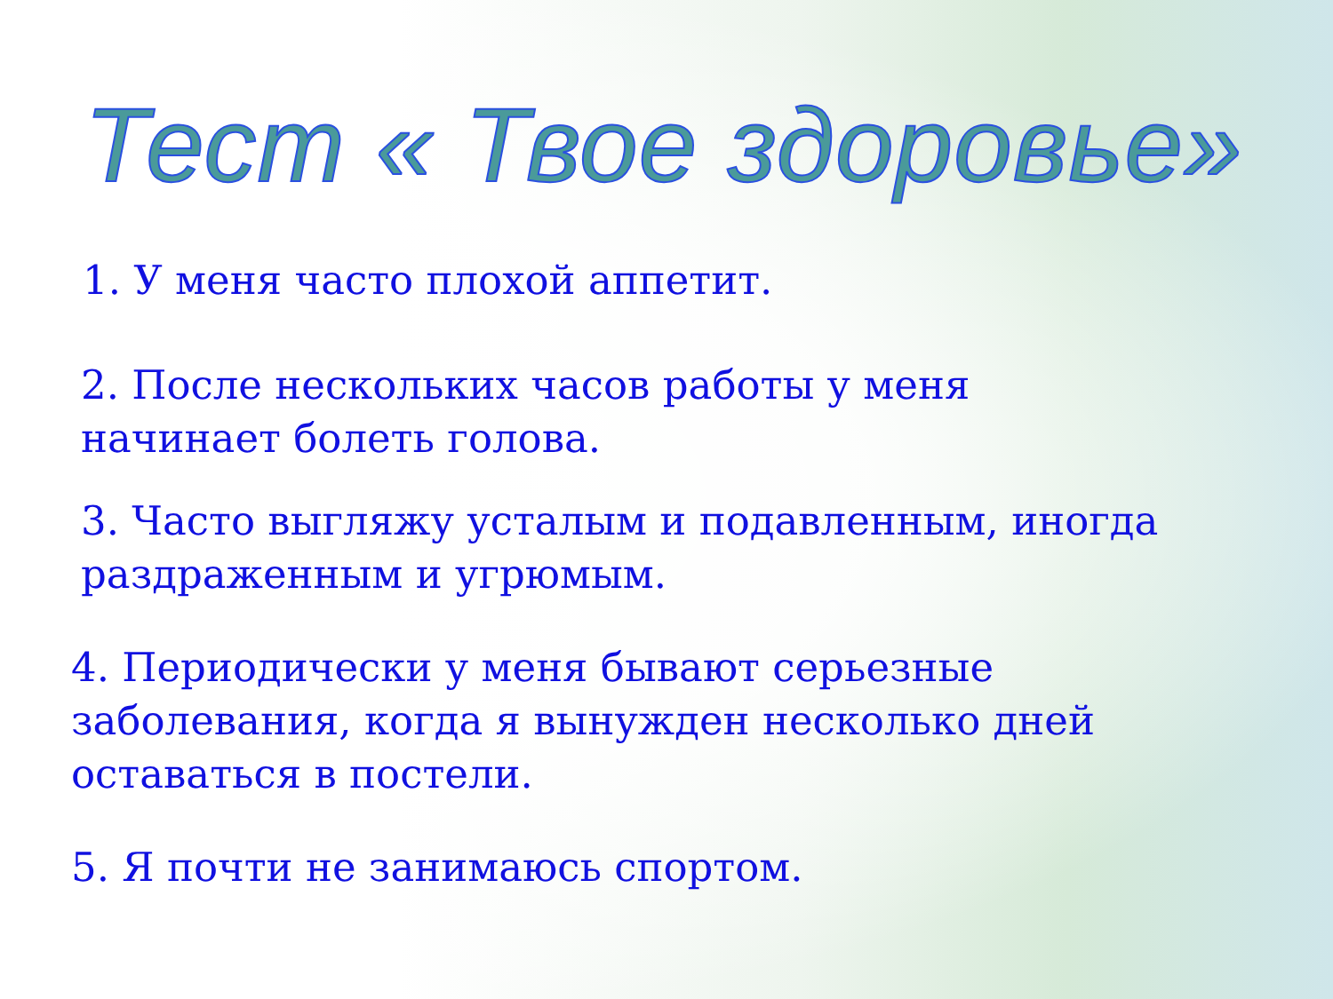Тест « Твое здоровье»
1. У меня часто плохой аппетит.
2. После нескольких часов работы у меня
начинает болеть голова.
3. Часто выгляжу усталым и подавленным, иногда
раздраженным и угрюмым.
4. Периодически у меня бывают серьезные
заболевания, когда я вынужден несколько дней
оставаться в постели.
5. Я почти не занимаюсь спортом.